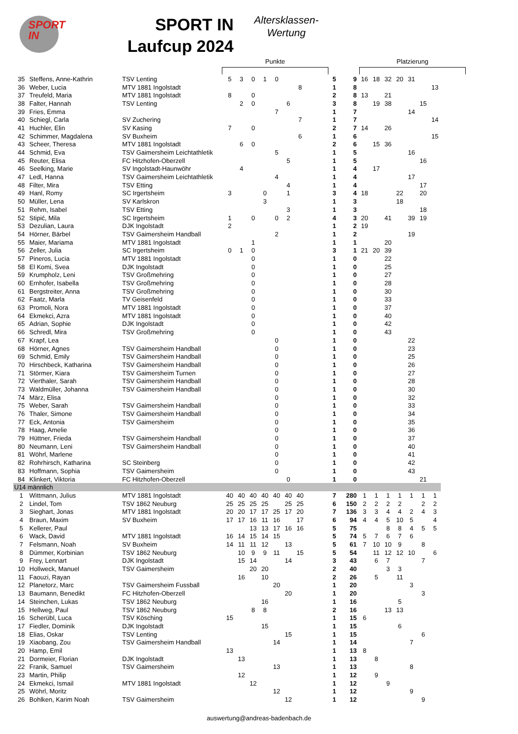SPORT
IN
SPORT IN
Laufcup 2024
Altersklassen-
Wertung
Punkte
Platzierung
| 35 | Steffens, Anne-Kathrin | TSV Lenting | 5 | 3 | 0 | 1 | 0 | | | | 5 | 9 | 16 | 18 | 32 | 20 | 31 | | | |
| 36 | Weber, Lucia | MTV 1881 Ingolstadt | | | | | | | 8 | | 1 | 8 | | | | | | | 13 | |
| 37 | Treufeld, Maria | MTV 1881 Ingolstadt | 8 | | 0 | | | | | | 2 | 8 | 13 | | 21 | | | | | |
| 38 | Falter, Hannah | TSV Lenting | | 2 | 0 | | | 6 | | | 3 | 8 | | 19 | 38 | | | 15 | | |
| 39 | Fries, Emma | | | | | | 7 | | | | 1 | 7 | | | | | 14 | | | |
| 40 | Schiegl, Carla | SV Zuchering | | | | | | | 7 | | 1 | 7 | | | | | | | 14 | |
| 41 | Huchler, Elin | SV Kasing | 7 | | 0 | | | | | | 2 | 7 | 14 | | 26 | | | | | |
| 42 | Schimmer, Magdalena | SV Buxheim | | | | | | | 6 | | 1 | 6 | | | | | | | 15 | |
| 43 | Scheer, Theresa | MTV 1881 Ingolstadt | | 6 | 0 | | | | | | 2 | 6 | | 15 | 36 | | | | | |
| 44 | Schmid, Eva | TSV Gaimersheim Leichtathletik | | | | | 5 | | | | 1 | 5 | | | | | 16 | | | |
| 45 | Reuter, Elisa | FC Hitzhofen-Oberzell | | | | | | 5 | | | 1 | 5 | | | | | | 16 | | |
| 46 | Seelking, Marie | SV Ingolstadt-Haunwöhr | | 4 | | | | | | | 1 | 4 | | 17 | | | | | | |
| 47 | Ledl, Hanna | TSV Gaimersheim Leichtathletik | | | | | 4 | | | | 1 | 4 | | | | | 17 | | | |
| 48 | Filter, Mira | TSV Etting | | | | | | 4 | | | 1 | 4 | | | | | | 17 | | |
| 49 | Hanl, Romy | SC Irgertsheim | 3 | | | 0 | | 1 | | | 3 | 4 | 18 | | | 22 | | 20 | | |
| 50 | Müller, Lena | SV Karlskron | | | | 3 | | | | | 1 | 3 | | | | 18 | | | | |
| 51 | Rehm, Isabel | TSV Etting | | | | | | 3 | | | 1 | 3 | | | | | | 18 | | |
| 52 | Stipić, Mila | SC Irgertsheim | 1 | | 0 | | 0 | 2 | | | 4 | 3 | 20 | | 41 | | 39 | 19 | | |
| 53 | Dezulian, Laura | DJK Ingolstadt | 2 | | | | | | | | 1 | 2 | 19 | | | | | | | |
| 54 | Hörner, Bärbel | TSV Gaimersheim Handball | | | | | 2 | | | | 1 | 2 | | | | | 19 | | | |
| 55 | Maier, Mariama | MTV 1881 Ingolstadt | | | 1 | | | | | | 1 | 1 | | | 20 | | | | | |
| 56 | Zeller, Julia | SC Irgertsheim | 0 | 1 | 0 | | | | | | 3 | 1 | 21 | 20 | 39 | | | | | |
| 57 | Pineros, Lucia | MTV 1881 Ingolstadt | | | 0 | | | | | | 1 | 0 | | | 22 | | | | | |
| 58 | El Komi, Svea | DJK Ingolstadt | | | 0 | | | | | | 1 | 0 | | | 25 | | | | | |
| 59 | Krumpholz, Leni | TSV Großmehring | | | 0 | | | | | | 1 | 0 | | | 27 | | | | | |
| 60 | Ernhofer, Isabella | TSV Großmehring | | | 0 | | | | | | 1 | 0 | | | 28 | | | | | |
| 61 | Bergstreiter, Anna | TSV Großmehring | | | 0 | | | | | | 1 | 0 | | | 30 | | | | | |
| 62 | Faatz, Marla | TV Geisenfeld | | | 0 | | | | | | 1 | 0 | | | 33 | | | | | |
| 63 | Promoli, Nora | MTV 1881 Ingolstadt | | | 0 | | | | | | 1 | 0 | | | 37 | | | | | |
| 64 | Ekmekci, Azra | MTV 1881 Ingolstadt | | | 0 | | | | | | 1 | 0 | | | 40 | | | | | |
| 65 | Adrian, Sophie | DJK Ingolstadt | | | 0 | | | | | | 1 | 0 | | | 42 | | | | | |
| 66 | Schredl, Mira | TSV Großmehring | | | 0 | | | | | | 1 | 0 | | | 43 | | | | | |
| 67 | Krapf, Lea | | | | | | 0 | | | | 1 | 0 | | | | | 22 | | | |
| 68 | Hörner, Agnes | TSV Gaimersheim Handball | | | | | 0 | | | | 1 | 0 | | | | | 23 | | | |
| 69 | Schmid, Emily | TSV Gaimersheim Handball | | | | | 0 | | | | 1 | 0 | | | | | 25 | | | |
| 70 | Hirschbeck, Katharina | TSV Gaimersheim Handball | | | | | 0 | | | | 1 | 0 | | | | | 26 | | | |
| 71 | Störmer, Kiara | TSV Gaimersheim Turnen | | | | | 0 | | | | 1 | 0 | | | | | 27 | | | |
| 72 | Vierthaler, Sarah | TSV Gaimersheim Handball | | | | | 0 | | | | 1 | 0 | | | | | 28 | | | |
| 73 | Waldmüller, Johanna | TSV Gaimersheim Handball | | | | | 0 | | | | 1 | 0 | | | | | 30 | | | |
| 74 | März, Elisa | | | | | | 0 | | | | 1 | 0 | | | | | 32 | | | |
| 75 | Weber, Sarah | TSV Gaimersheim Handball | | | | | 0 | | | | 1 | 0 | | | | | 33 | | | |
| 76 | Thaler, Simone | TSV Gaimersheim Handball | | | | | 0 | | | | 1 | 0 | | | | | 34 | | | |
| 77 | Eck, Antonia | TSV Gaimersheim | | | | | 0 | | | | 1 | 0 | | | | | 35 | | | |
| 78 | Haag, Amelie | | | | | | 0 | | | | 1 | 0 | | | | | 36 | | | |
| 79 | Hüttner, Frieda | TSV Gaimersheim Handball | | | | | 0 | | | | 1 | 0 | | | | | 37 | | | |
| 80 | Neumann, Leni | TSV Gaimersheim Handball | | | | | 0 | | | | 1 | 0 | | | | | 40 | | | |
| 81 | Wöhrl, Marlene | | | | | | 0 | | | | 1 | 0 | | | | | 41 | | | |
| 82 | Rohrhirsch, Katharina | SC Steinberg | | | | | 0 | | | | 1 | 0 | | | | | 42 | | | |
| 83 | Hoffmann, Sophia | TSV Gaimersheim | | | | | 0 | | | | 1 | 0 | | | | | 43 | | | |
| 84 | Klinkert, Viktoria | FC Hitzhofen-Oberzell | | | | | | 0 | | | 1 | 0 | | | | | | 21 | | |
| U14 männlich | | | | | | | | | | | | | | | | | | | | |
| 1 | Wittmann, Julius | MTV 1881 Ingolstadt | 40 | 40 | 40 | 40 | 40 | 40 | 40 | | 7 | 280 | 1 | 1 | 1 | 1 | 1 | 1 | 1 | |
| 2 | Lindel, Tom | TSV 1862 Neuburg | 25 | 25 | 25 | 25 | | 25 | 25 | | 6 | 150 | 2 | 2 | 2 | 2 | | 2 | 2 | |
| 3 | Sieghart, Jonas | MTV 1881 Ingolstadt | 20 | 20 | 17 | 17 | 25 | 17 | 20 | | 7 | 136 | 3 | 3 | 4 | 4 | 2 | 4 | 3 | |
| 4 | Braun, Maxim | SV Buxheim | 17 | 17 | 16 | 11 | 16 | | 17 | | 6 | 94 | 4 | 4 | 5 | 10 | 5 | | 4 | |
| 5 | Kellerer, Paul | | | | 13 | 13 | 17 | 16 | 16 | | 5 | 75 | | | 8 | 8 | 4 | 5 | 5 | |
| 6 | Wack, David | MTV 1881 Ingolstadt | 16 | 14 | 15 | 14 | 15 | | | | 5 | 74 | 5 | 7 | 6 | 7 | 6 | | | |
| 7 | Felsmann, Noah | SV Buxheim | 14 | 11 | 11 | 12 | | 13 | | | 5 | 61 | 7 | 10 | 10 | 9 | | 8 | | |
| 8 | Dümmer, Korbinian | TSV 1862 Neuburg | | 10 | 9 | 9 | 11 | | 15 | | 5 | 54 | | 11 | 12 | 12 | 10 | | 6 | |
| 9 | Frey, Lennart | DJK Ingolstadt | | 15 | 14 | | | 14 | | | 3 | 43 | | 6 | 7 | | | 7 | | |
| 10 | Hollweck, Manuel | TSV Gaimersheim | | | 20 | 20 | | | | | 2 | 40 | | | 3 | 3 | | | | |
| 11 | Faouzi, Rayan | | | 16 | | 10 | | | | | 2 | 26 | | 5 | | 11 | | | | |
| 12 | Planetorz, Marc | TSV Gaimersheim Fussball | | | | | 20 | | | | 1 | 20 | | | | | 3 | | | |
| 13 | Baumann, Benedikt | FC Hitzhofen-Oberzell | | | | | | 20 | | | 1 | 20 | | | | | | 3 | | |
| 14 | Steinchen, Lukas | TSV 1862 Neuburg | | | | 16 | | | | | 1 | 16 | | | | 5 | | | | |
| 15 | Hellweg, Paul | TSV 1862 Neuburg | | | 8 | 8 | | | | | 2 | 16 | | | 13 | 13 | | | | |
| 16 | Scherübl, Luca | TSV Kösching | 15 | | | | | | | | 1 | 15 | 6 | | | | | | | |
| 17 | Fiedler, Dominik | DJK Ingolstadt | | | | 15 | | | | | 1 | 15 | | | | 6 | | | | |
| 18 | Elias, Oskar | TSV Lenting | | | | | | 15 | | | 1 | 15 | | | | | | 6 | | |
| 19 | Xiaobang, Zou | TSV Gaimersheim Handball | | | | | 14 | | | | 1 | 14 | | | | | 7 | | | |
| 20 | Hamp, Emil | | 13 | | | | | | | | 1 | 13 | 8 | | | | | | | |
| 21 | Dormeier, Florian | DJK Ingolstadt | | 13 | | | | | | | 1 | 13 | | 8 | | | | | | |
| 22 | Franik, Samuel | TSV Gaimersheim | | | | | 13 | | | | 1 | 13 | | | | | 8 | | | |
| 23 | Martin, Philip | | | 12 | | | | | | | 1 | 12 | | 9 | | | | | | |
| 24 | Ekmekci, Ismail | MTV 1881 Ingolstadt | | | 12 | | | | | | 1 | 12 | | | 9 | | | | | |
| 25 | Wöhrl, Moritz | | | | | | 12 | | | | 1 | 12 | | | | | 9 | | | |
| 26 | Bohlken, Karim Noah | TSV Gaimersheim | | | | | | 12 | | | 1 | 12 | | | | | | 9 | | |
auswertung@andreas-badenbach.de